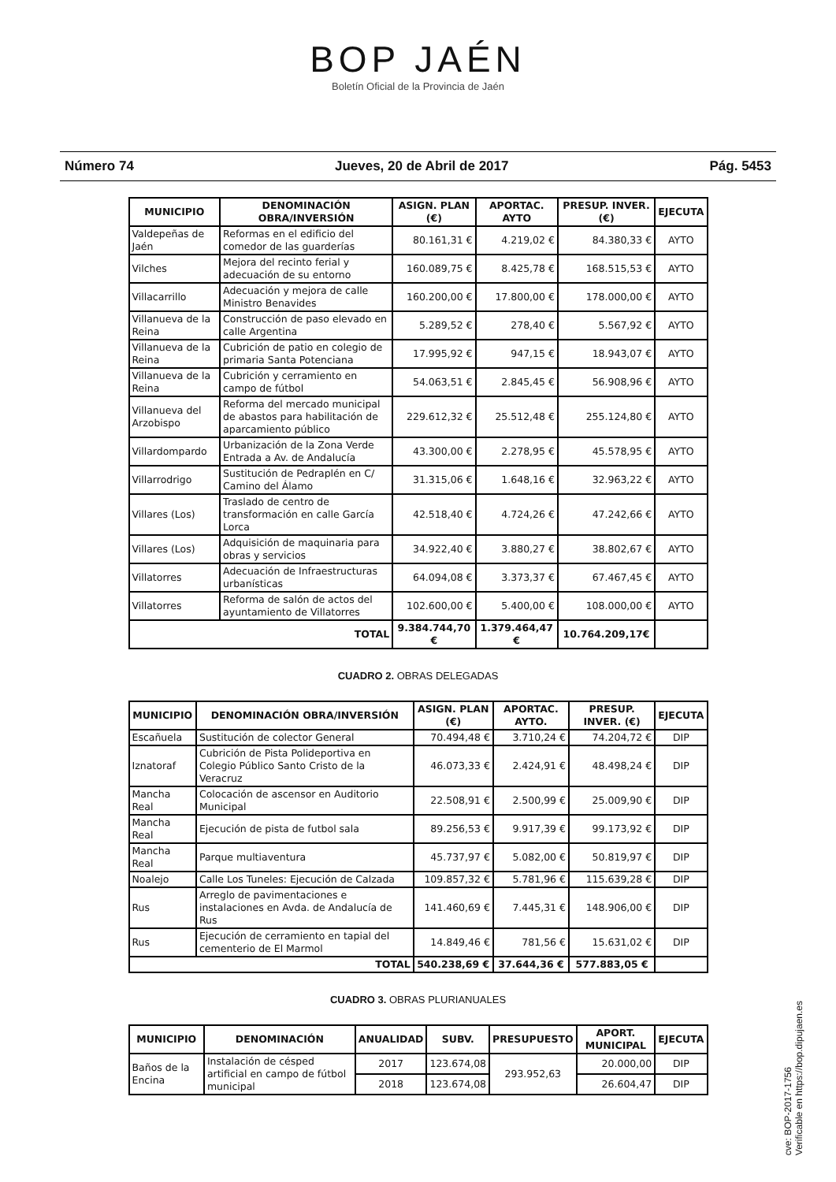BOP JAÉN
Boletín Oficial de la Provincia de Jaén
Número 74 Jueves, 20 de Abril de 2017 Pág. 5453
| MUNICIPIO | DENOMINACIÓN OBRA/INVERSIÓN | ASIGN. PLAN (€) | APORTAC. AYTO | PRESUP. INVER. (€) | EJECUTA |
| --- | --- | --- | --- | --- | --- |
| Valdepeñas de Jaén | Reformas en el edificio del comedor de las guarderías | 80.161,31 € | 4.219,02 € | 84.380,33 € | AYTO |
| Vilches | Mejora del recinto ferial y adecuación de su entorno | 160.089,75 € | 8.425,78 € | 168.515,53 € | AYTO |
| Villacarrillo | Adecuación y mejora de calle Ministro Benavides | 160.200,00 € | 17.800,00 € | 178.000,00 € | AYTO |
| Villanueva de la Reina | Construcción de paso elevado en calle Argentina | 5.289,52 € | 278,40 € | 5.567,92 € | AYTO |
| Villanueva de la Reina | Cubrición de patio en colegio de primaria Santa Potenciana | 17.995,92 € | 947,15 € | 18.943,07 € | AYTO |
| Villanueva de la Reina | Cubrición y cerramiento en campo de fútbol | 54.063,51 € | 2.845,45 € | 56.908,96 € | AYTO |
| Villanueva del Arzobispo | Reforma del mercado municipal de abastos para habilitación de aparcamiento público | 229.612,32 € | 25.512,48 € | 255.124,80 € | AYTO |
| Villardompardo | Urbanización de la Zona Verde Entrada a Av. de Andalucía | 43.300,00 € | 2.278,95 € | 45.578,95 € | AYTO |
| Villarrodrigo | Sustitución de Pedraplén en C/ Camino del Álamo | 31.315,06 € | 1.648,16 € | 32.963,22 € | AYTO |
| Villares (Los) | Traslado de centro de transformación en calle García Lorca | 42.518,40 € | 4.724,26 € | 47.242,66 € | AYTO |
| Villares (Los) | Adquisición de maquinaria para obras y servicios | 34.922,40 € | 3.880,27 € | 38.802,67 € | AYTO |
| Villatorres | Adecuación de Infraestructuras urbanísticas | 64.094,08 € | 3.373,37 € | 67.467,45 € | AYTO |
| Villatorres | Reforma de salón de actos del ayuntamiento de Villatorres | 102.600,00 € | 5.400,00 € | 108.000,00 € | AYTO |
| TOTAL | | 9.384.744,70 € | 1.379.464,47 € | 10.764.209,17€ | |
CUADRO 2. OBRAS DELEGADAS
| MUNICIPIO | DENOMINACIÓN OBRA/INVERSIÓN | ASIGN. PLAN (€) | APORTAC. AYTO. | PRESUP. INVER. (€) | EJECUTA |
| --- | --- | --- | --- | --- | --- |
| Escañuela | Sustitución de colector General | 70.494,48 € | 3.710,24 € | 74.204,72 € | DIP |
| Iznatoraf | Cubrición de Pista Polideportiva en Colegio Público Santo Cristo de la Veracruz | 46.073,33 € | 2.424,91 € | 48.498,24 € | DIP |
| Mancha Real | Colocación de ascensor en Auditorio Municipal | 22.508,91 € | 2.500,99 € | 25.009,90 € | DIP |
| Mancha Real | Ejecución de pista de futbol sala | 89.256,53 € | 9.917,39 € | 99.173,92 € | DIP |
| Mancha Real | Parque multiaventura | 45.737,97 € | 5.082,00 € | 50.819,97 € | DIP |
| Noalejo | Calle Los Tuneles: Ejecución de Calzada | 109.857,32 € | 5.781,96 € | 115.639,28 € | DIP |
| Rus | Arreglo de pavimentaciones e instalaciones en Avda. de Andalucía de Rus | 141.460,69 € | 7.445,31 € | 148.906,00 € | DIP |
| Rus | Ejecución de cerramiento en tapial del cementerio de El Marmol | 14.849,46 € | 781,56 € | 15.631,02 € | DIP |
| TOTAL | | 540.238,69 € | 37.644,36 € | 577.883,05 € | |
CUADRO 3. OBRAS PLURIANUALES
| MUNICIPIO | DENOMINACIÓN | ANUALIDAD | SUBV. | PRESUPUESTO | APORT. MUNICIPAL | EJECUTA |
| --- | --- | --- | --- | --- | --- | --- |
| Baños de la Encina | Instalación de césped artificial en campo de fútbol municipal | 2017 | 123.674,08 | 293.952,63 | 20.000,00 | DIP |
| | | 2018 | 123.674,08 | | 26.604,47 | DIP |
cve: BOP-2017-1756
Verificable en https://bop.dipujaen.es